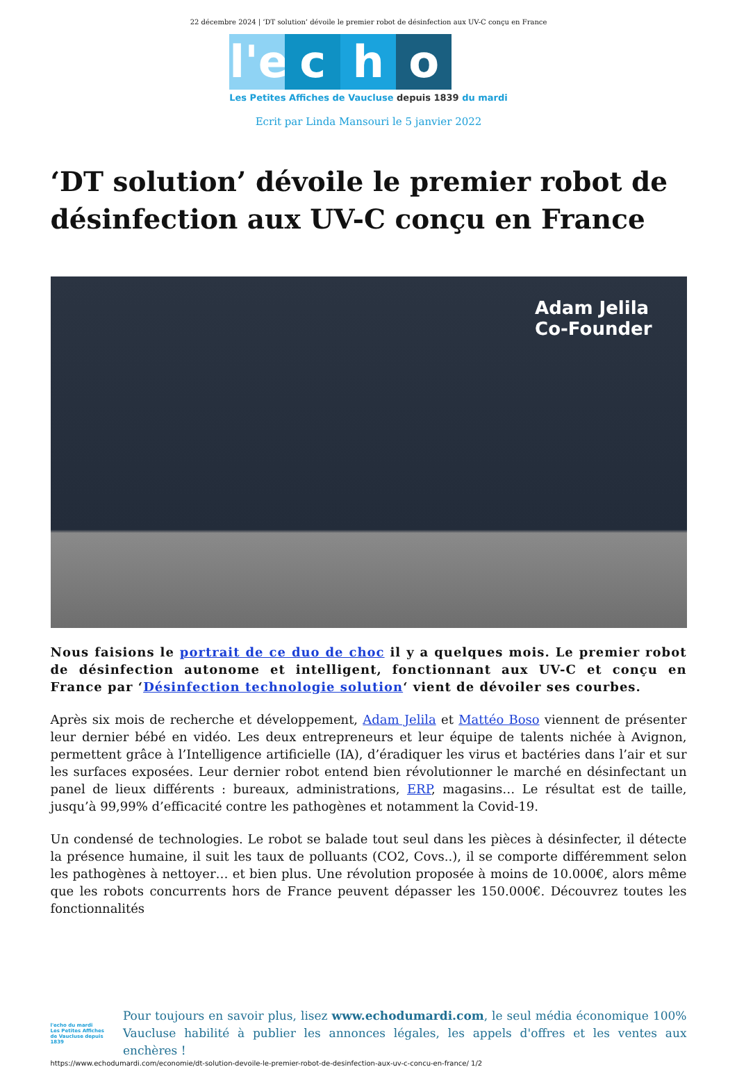22 décembre 2024 | ‘DT solution’ dévoile le premier robot de désinfection aux UV-C conçu en France
l'e c h o
Les Petites Affiches de Vaucluse depuis 1839 du mardi
Ecrit par Linda Mansouri le 5 janvier 2022
‘DT solution’ dévoile le premier robot de désinfection aux UV-C conçu en France
Adam Jelila
Co-Founder
Nous faisions le portrait de ce duo de choc il y a quelques mois. Le premier robot de désinfection autonome et intelligent, fonctionnant aux UV-C et conçu en France par ‘Désinfection technologie solution‘ vient de dévoiler ses courbes.
Après six mois de recherche et développement, Adam Jelila et Mattéo Boso viennent de présenter leur dernier bébé en vidéo. Les deux entrepreneurs et leur équipe de talents nichée à Avignon, permettent grâce à l’Intelligence artificielle (IA), d’éradiquer les virus et bactéries dans l’air et sur les surfaces exposées. Leur dernier robot entend bien révolutionner le marché en désinfectant un panel de lieux différents : bureaux, administrations, ERP, magasins… Le résultat est de taille, jusqu’à 99,99% d’efficacité contre les pathogènes et notamment la Covid-19.
Un condensé de technologies. Le robot se balade tout seul dans les pièces à désinfecter, il détecte la présence humaine, il suit les taux de polluants (CO2, Covs..), il se comporte différemment selon les pathogènes à nettoyer… et bien plus. Une révolution proposée à moins de 10.000€, alors même que les robots concurrents hors de France peuvent dépasser les 150.000€. Découvrez toutes les fonctionnalités
l'echo du mardi
Les Petites Affiches de Vaucluse depuis 1839
Pour toujours en savoir plus, lisez www.echodumardi.com, le seul média économique 100% Vaucluse habilité à publier les annonces légales, les appels d'offres et les ventes aux enchères !
https://www.echodumardi.com/economie/dt-solution-devoile-le-premier-robot-de-desinfection-aux-uv-c-concu-en-france/ 1/2